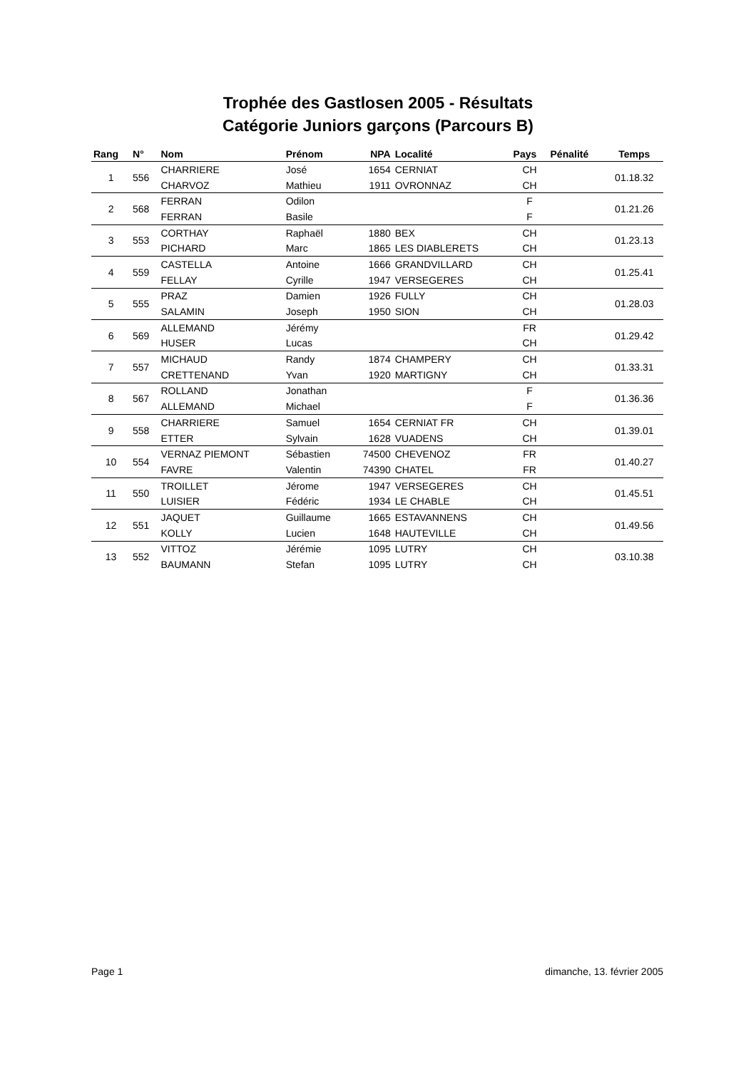Trophée des Gastlosen 2005 - Résultats
Catégorie Juniors garçons (Parcours B)
| Rang | N° | Nom | Prénom | NPA | Localité | Pays | Pénalité | Temps |
| --- | --- | --- | --- | --- | --- | --- | --- | --- |
| 1 | 556 | CHARRIERE | José | 1654 | CERNIAT | CH | | 01.18.32 |
| | | CHARVOZ | Mathieu | 1911 | OVRONNAZ | CH | | |
| 2 | 568 | FERRAN | Odilon | | | F | | 01.21.26 |
| | | FERRAN | Basile | | | F | | |
| 3 | 553 | CORTHAY | Raphaël | 1880 | BEX | CH | | 01.23.13 |
| | | PICHARD | Marc | 1865 | LES DIABLERETS | CH | | |
| 4 | 559 | CASTELLA | Antoine | 1666 | GRANDVILLARD | CH | | 01.25.41 |
| | | FELLAY | Cyrille | 1947 | VERSEGERES | CH | | |
| 5 | 555 | PRAZ | Damien | 1926 | FULLY | CH | | 01.28.03 |
| | | SALAMIN | Joseph | 1950 | SION | CH | | |
| 6 | 569 | ALLEMAND | Jérémy | | | FR | | 01.29.42 |
| | | HUSER | Lucas | | | CH | | |
| 7 | 557 | MICHAUD | Randy | 1874 | CHAMPERY | CH | | 01.33.31 |
| | | CRETTENAND | Yvan | 1920 | MARTIGNY | CH | | |
| 8 | 567 | ROLLAND | Jonathan | | | F | | 01.36.36 |
| | | ALLEMAND | Michael | | | F | | |
| 9 | 558 | CHARRIERE | Samuel | 1654 | CERNIAT FR | CH | | 01.39.01 |
| | | ETTER | Sylvain | 1628 | VUADENS | CH | | |
| 10 | 554 | VERNAZ PIEMONT | Sébastien | 74500 | CHEVENOZ | FR | | 01.40.27 |
| | | FAVRE | Valentin | 74390 | CHATEL | FR | | |
| 11 | 550 | TROILLET | Jérome | 1947 | VERSEGERES | CH | | 01.45.51 |
| | | LUISIER | Fédéric | 1934 | LE CHABLE | CH | | |
| 12 | 551 | JAQUET | Guillaume | 1665 | ESTAVANNENS | CH | | 01.49.56 |
| | | KOLLY | Lucien | 1648 | HAUTEVILLE | CH | | |
| 13 | 552 | VITTOZ | Jérémie | 1095 | LUTRY | CH | | 03.10.38 |
| | | BAUMANN | Stefan | 1095 | LUTRY | CH | | |
Page 1 dimanche, 13. février 2005